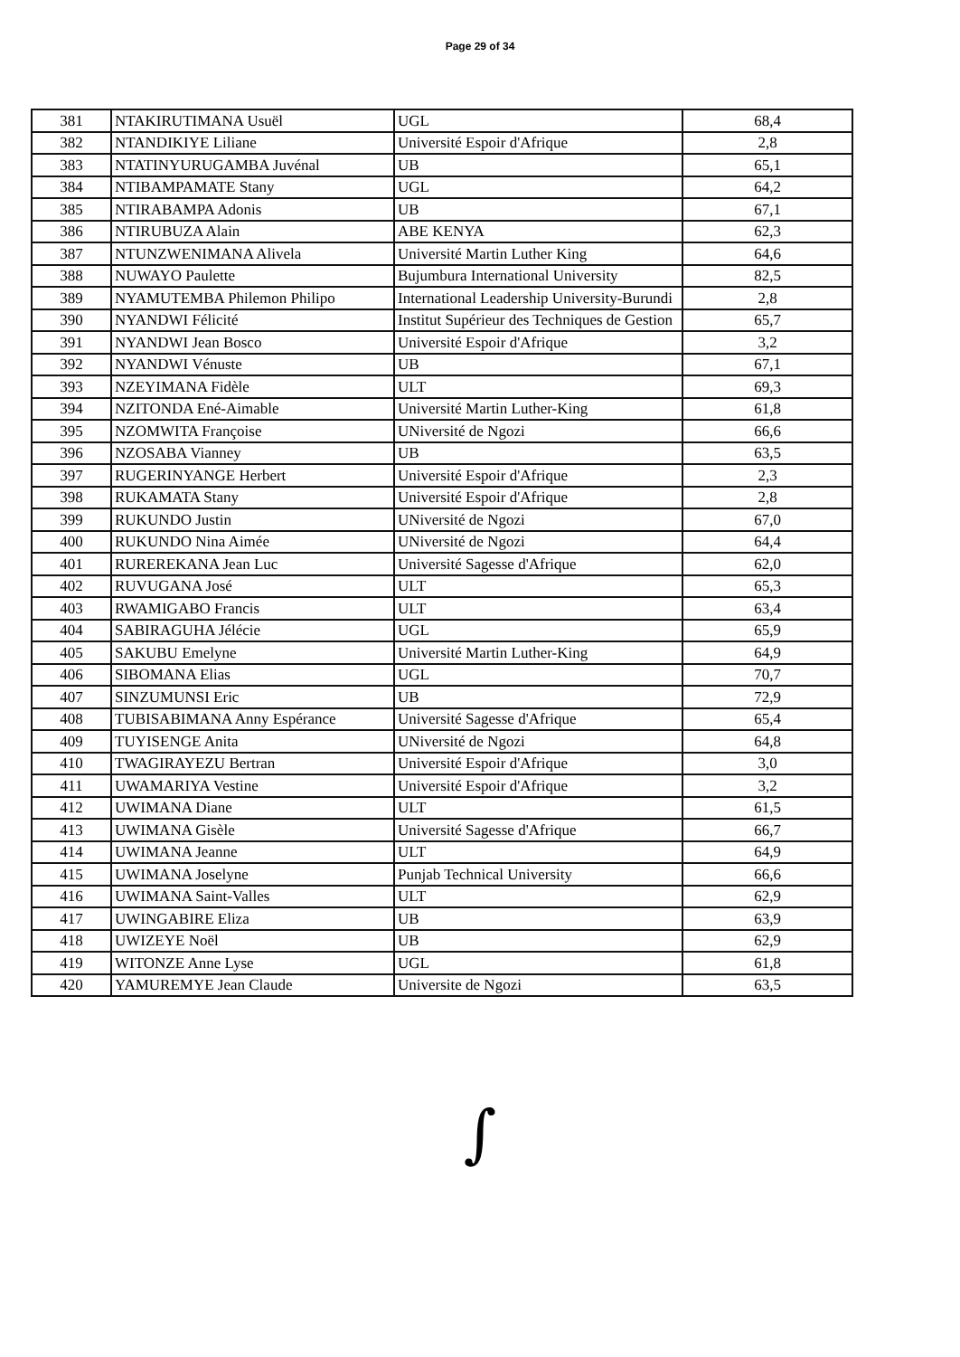Page 29 of 34
| 381 | NTAKIRUTIMANA Usuël | UGL | 68,4 |
| 382 | NTANDIKIYE Liliane | Université Espoir d'Afrique | 2,8 |
| 383 | NTATINYURUGAMBA Juvénal | UB | 65,1 |
| 384 | NTIBAMPAMATE Stany | UGL | 64,2 |
| 385 | NTIRABAMPA Adonis | UB | 67,1 |
| 386 | NTIRUBUZA Alain | ABE KENYA | 62,3 |
| 387 | NTUNZWENIMANA Alivela | Université Martin Luther King | 64,6 |
| 388 | NUWAYO Paulette | Bujumbura International University | 82,5 |
| 389 | NYAMUTEMBA Philemon Philipo | International Leadership University-Burundi | 2,8 |
| 390 | NYANDWI Félicité | Institut Supérieur des Techniques de Gestion | 65,7 |
| 391 | NYANDWI Jean Bosco | Université Espoir d'Afrique | 3,2 |
| 392 | NYANDWI Vénuste | UB | 67,1 |
| 393 | NZEYIMANA Fidèle | ULT | 69,3 |
| 394 | NZITONDA Ené-Aimable | Université Martin Luther-King | 61,8 |
| 395 | NZOMWITA Françoise | UNiversité de Ngozi | 66,6 |
| 396 | NZOSABA Vianney | UB | 63,5 |
| 397 | RUGERINYANGE Herbert | Université Espoir d'Afrique | 2,3 |
| 398 | RUKAMATA Stany | Université Espoir d'Afrique | 2,8 |
| 399 | RUKUNDO Justin | UNiversité de Ngozi | 67,0 |
| 400 | RUKUNDO Nina Aimée | UNiversité de Ngozi | 64,4 |
| 401 | RUREREKANA Jean Luc | Université Sagesse d'Afrique | 62,0 |
| 402 | RUVUGANA José | ULT | 65,3 |
| 403 | RWAMIGABO Francis | ULT | 63,4 |
| 404 | SABIRAGUHA Jélécie | UGL | 65,9 |
| 405 | SAKUBU Emelyne | Université Martin Luther-King | 64,9 |
| 406 | SIBOMANA Elias | UGL | 70,7 |
| 407 | SINZUMUNSI Eric | UB | 72,9 |
| 408 | TUBISABIMANA Anny Espérance | Université Sagesse d'Afrique | 65,4 |
| 409 | TUYISENGE Anita | UNiversité de Ngozi | 64,8 |
| 410 | TWAGIRAYEZU Bertran | Université Espoir d'Afrique | 3,0 |
| 411 | UWAMARIYA Vestine | Université Espoir d'Afrique | 3,2 |
| 412 | UWIMANA Diane | ULT | 61,5 |
| 413 | UWIMANA Gisèle | Université Sagesse d'Afrique | 66,7 |
| 414 | UWIMANA Jeanne | ULT | 64,9 |
| 415 | UWIMANA Joselyne | Punjab Technical University | 66,6 |
| 416 | UWIMANA Saint-Valles | ULT | 62,9 |
| 417 | UWINGABIRE Eliza | UB | 63,9 |
| 418 | UWIZEYE Noël | UB | 62,9 |
| 419 | WITONZE Anne Lyse | UGL | 61,8 |
| 420 | YAMUREMYE Jean Claude | Universite de Ngozi | 63,5 |
∫